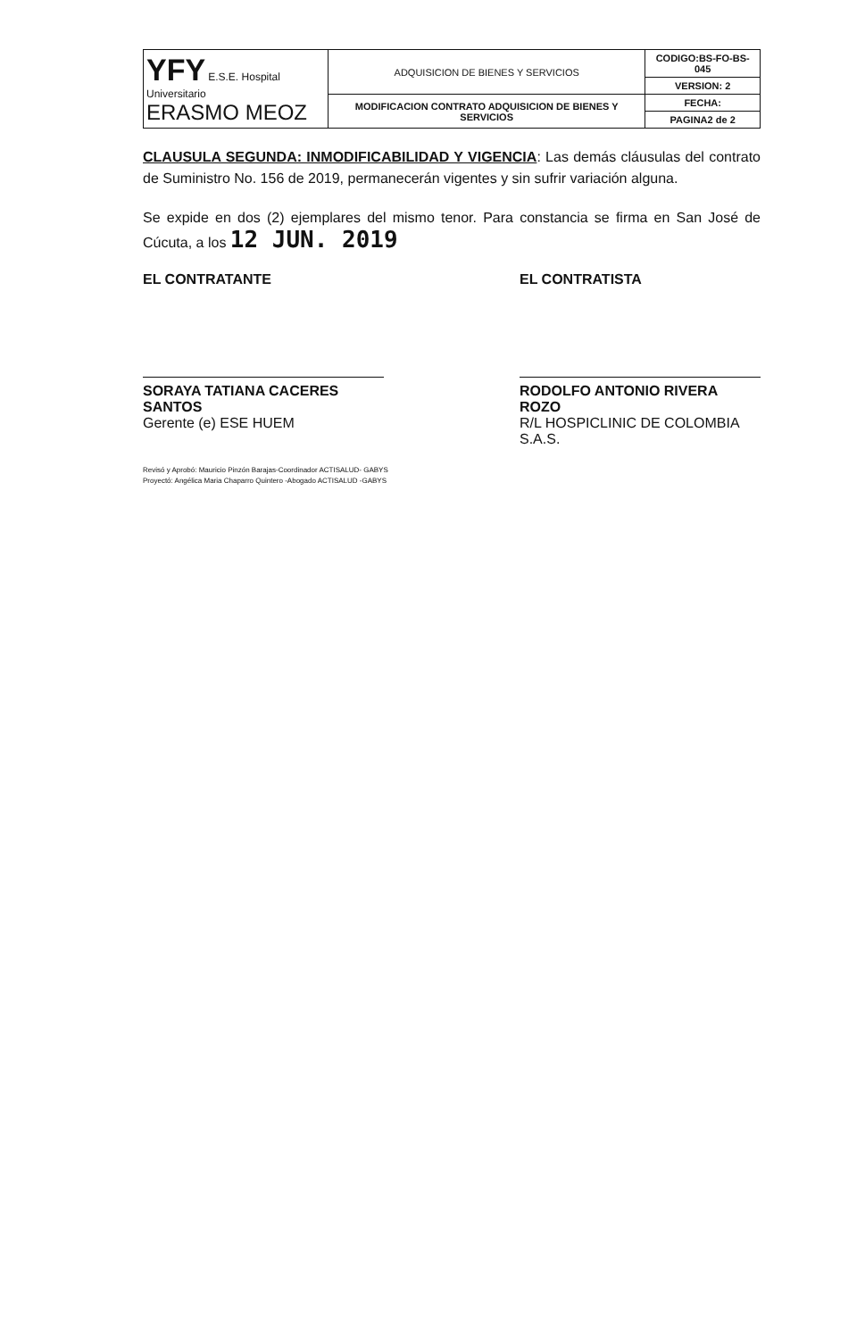| YFY E.S.E. Hospital Universitario ERASMO MEOZ | ADQUISICION DE BIENES Y SERVICIOS | CODIGO:BS-FO-BS-045 |
| | | VERSION: 2 |
| | MODIFICACION CONTRATO ADQUISICION DE BIENES Y SERVICIOS | FECHA: |
| | | PAGINA2 de 2 |
CLAUSULA SEGUNDA: INMODIFICABILIDAD Y VIGENCIA: Las demás cláusulas del contrato de Suministro No. 156 de 2019, permanecerán vigentes y sin sufrir variación alguna.
Se expide en dos (2) ejemplares del mismo tenor. Para constancia se firma en San José de Cúcuta, a los 12 JUN. 2019
EL CONTRATANTE
SORAYA TATIANA CACERES SANTOS
Gerente (e) ESE HUEM
EL CONTRATISTA
RODOLFO ANTONIO RIVERA ROZO
R/L HOSPICLINIC DE COLOMBIA S.A.S.
Revisó y Aprobó: Mauricio Pinzón Barajas-Coordinador ACTISALUD- GABYS
Proyectó: Angélica Maria Chaparro Quintero -Abogado ACTISALUD -GABYS